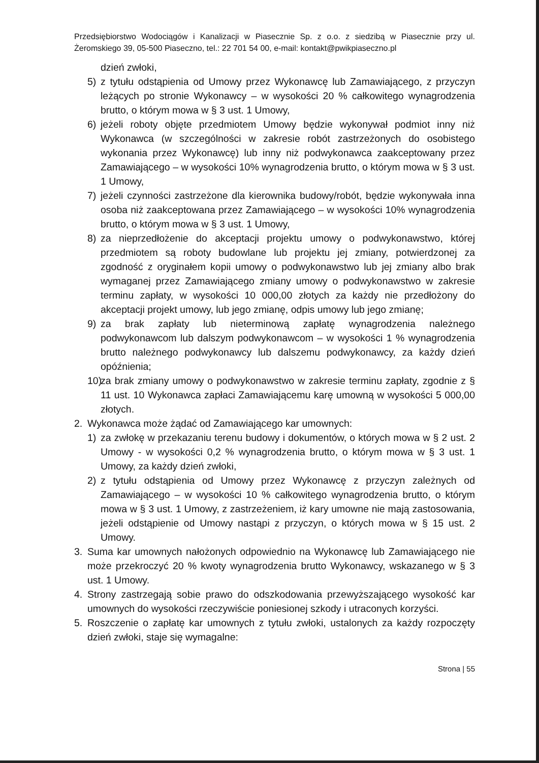Przedsiębiorstwo Wodociągów i Kanalizacji w Piasecznie Sp. z o.o. z siedzibą w Piasecznie przy ul. Żeromskiego 39, 05-500 Piaseczno, tel.: 22 701 54 00, e-mail: kontakt@pwikpiaseczno.pl
dzień zwłoki,
5) z tytułu odstąpienia od Umowy przez Wykonawcę lub Zamawiającego, z przyczyn leżących po stronie Wykonawcy – w wysokości 20 % całkowitego wynagrodzenia brutto, o którym mowa w § 3 ust. 1 Umowy,
6) jeżeli roboty objęte przedmiotem Umowy będzie wykonywał podmiot inny niż Wykonawca (w szczególności w zakresie robót zastrzeżonych do osobistego wykonania przez Wykonawcę) lub inny niż podwykonawca zaakceptowany przez Zamawiającego – w wysokości 10% wynagrodzenia brutto, o którym mowa w § 3 ust. 1 Umowy,
7) jeżeli czynności zastrzeżone dla kierownika budowy/robót, będzie wykonywała inna osoba niż zaakceptowana przez Zamawiającego – w wysokości 10% wynagrodzenia brutto, o którym mowa w § 3 ust. 1 Umowy,
8) za nieprzedłożenie do akceptacji projektu umowy o podwykonawstwo, której przedmiotem są roboty budowlane lub projektu jej zmiany, potwierdzonej za zgodność z oryginałem kopii umowy o podwykonawstwo lub jej zmiany albo brak wymaganej przez Zamawiającego zmiany umowy o podwykonawstwo w zakresie terminu zapłaty, w wysokości 10 000,00 złotych za każdy nie przedłożony do akceptacji projekt umowy, lub jego zmianę, odpis umowy lub jego zmianę;
9) za brak zapłaty lub nieterminową zapłatę wynagrodzenia należnego podwykonawcom lub dalszym podwykonawcom – w wysokości 1 % wynagrodzenia brutto należnego podwykonawcy lub dalszemu podwykonawcy, za każdy dzień opóźnienia;
10)
za brak zmiany umowy o podwykonawstwo w zakresie terminu zapłaty, zgodnie z § 11 ust. 10 Wykonawca zapłaci Zamawiającemu karę umowną w wysokości 5 000,00 złotych.
2. Wykonawca może żądać od Zamawiającego kar umownych:
1) za zwłokę w przekazaniu terenu budowy i dokumentów, o których mowa w § 2 ust. 2 Umowy - w wysokości 0,2 % wynagrodzenia brutto, o którym mowa w § 3 ust. 1 Umowy, za każdy dzień zwłoki,
2) z tytułu odstąpienia od Umowy przez Wykonawcę z przyczyn zależnych od Zamawiającego – w wysokości 10 % całkowitego wynagrodzenia brutto, o którym mowa w § 3 ust. 1 Umowy, z zastrzeżeniem, iż kary umowne nie mają zastosowania, jeżeli odstąpienie od Umowy nastąpi z przyczyn, o których mowa w § 15 ust. 2 Umowy.
3. Suma kar umownych nałożonych odpowiednio na Wykonawcę lub Zamawiającego nie może przekroczyć 20 % kwoty wynagrodzenia brutto Wykonawcy, wskazanego w § 3 ust. 1 Umowy.
4. Strony zastrzegają sobie prawo do odszkodowania przewyższającego wysokość kar umownych do wysokości rzeczywiście poniesionej szkody i utraconych korzyści.
5. Roszczenie o zapłatę kar umownych z tytułu zwłoki, ustalonych za każdy rozpoczęty dzień zwłoki, staje się wymagalne:
Strona | 55